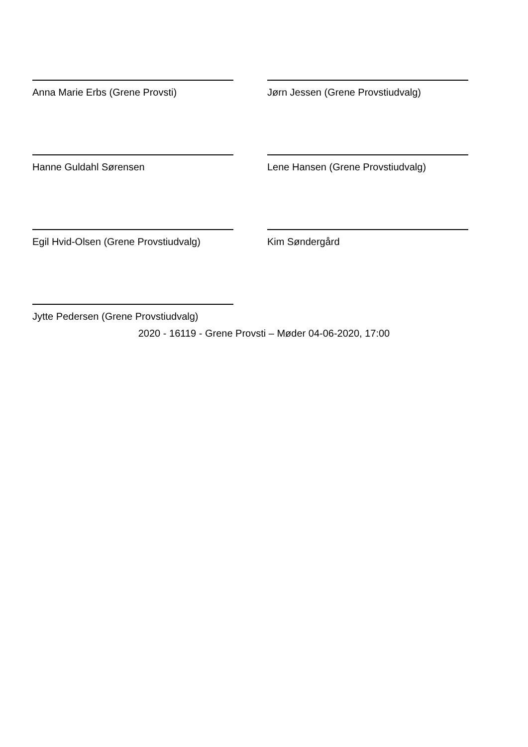Anna Marie Erbs (Grene Provsti)
Jørn Jessen (Grene Provstiudvalg)
Hanne Guldahl Sørensen
Lene Hansen (Grene Provstiudvalg)
Egil Hvid-Olsen (Grene Provstiudvalg)
Kim Søndergård
Jytte Pedersen (Grene Provstiudvalg)
2020 - 16119 - Grene Provsti – Møder 04-06-2020, 17:00